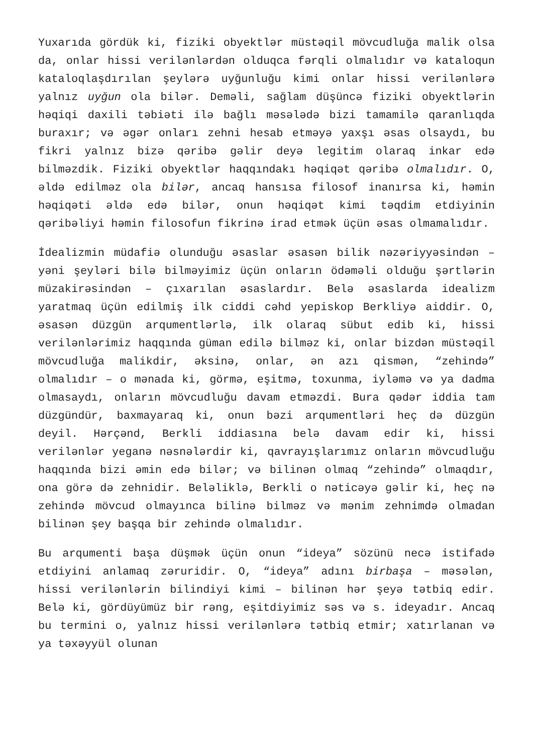Yuxarıda gördük ki, fiziki obyektlər müstəqil mövcudluğa malik olsa da, onlar hissi verilənlərdən olduqca fərqli olmalıdır və kataloqun kataloqlaşdırılan şeylərə uyğunluğu kimi onlar hissi verilənlərə yalnız uyğun ola bilər. Deməli, sağlam düşüncə fiziki obyektlərin həqiqi daxili təbiəti ilə bağlı məsələdə bizi tamamilə qaranlıqda buraxır; və əgər onları zehni hesab etməyə yaxşı əsas olsaydı, bu fikri yalnız bizə qəribə gəlir deyə legitim olaraq inkar edə bilməzdik. Fiziki obyektlər haqqındakı həqiqət qəribə olmalıdır. O, əldə edilməz ola bilər, ancaq hansısa filosof inanırsa ki, həmin həqiqəti əldə edə bilər, onun həqiqət kimi təqdim etdiyinin qəribəliyi həmin filosofun fikrinə irad etmək üçün əsas olmamalıdır.
İdealizmin müdafiə olunduğu əsaslar əsasən bilik nəzəriyyəsindən – yəni şeyləri bilə bilməyimiz üçün onların ödəməli olduğu şərtlərin müzakirəsindən – çıxarılan əsaslardır. Belə əsaslarda idealizm yaratmaq üçün edilmiş ilk ciddi cəhd yepiskop Berkliyə aiddir. O, əsasən düzgün arqumentlərlə, ilk olaraq sübut edib ki, hissi verilənlərimiz haqqında güman edilə bilməz ki, onlar bizdən müstəqil mövcudluğa malikdir, əksinə, onlar, ən azı qismən, “zehində” olmalıdır – o mənada ki, görmə, eşitmə, toxunma, iyləmə və ya dadma olmasaydı, onların mövcudluğu davam etməzdi. Bura qədər iddia tam düzgündür, baxmayaraq ki, onun bəzi arqumentləri heç də düzgün deyil. Hərçənd, Berkli iddiasına belə davam edir ki, hissi verilənlər yeganə nəsnələrdir ki, qavrayışlarımız onların mövcudluğu haqqında bizi əmin edə bilər; və bilinən olmaq “zehində” olmaqdır, ona görə də zehnidir. Beləliklə, Berkli o nəticəyə gəlir ki, heç nə zehində mövcud olmayınca bilinə bilməz və mənim zehnimdə olmadan bilinən şey başqa bir zehində olmalıdır.
Bu arqumenti başa düşmək üçün onun “ideya” sözünü necə istifadə etdiyini anlamaq zəruridir. O, “ideya” adını birbaşa – məsələn, hissi verilənlərin bilindiyi kimi – bilinən hər şeyə tətbiq edir. Belə ki, gördüyümüz bir rəng, eşitdiyimiz səs və s. ideyadır. Ancaq bu termini o, yalnız hissi verilənlərə tətbiq etmir; xatırlanan və ya təxəyyül olunan